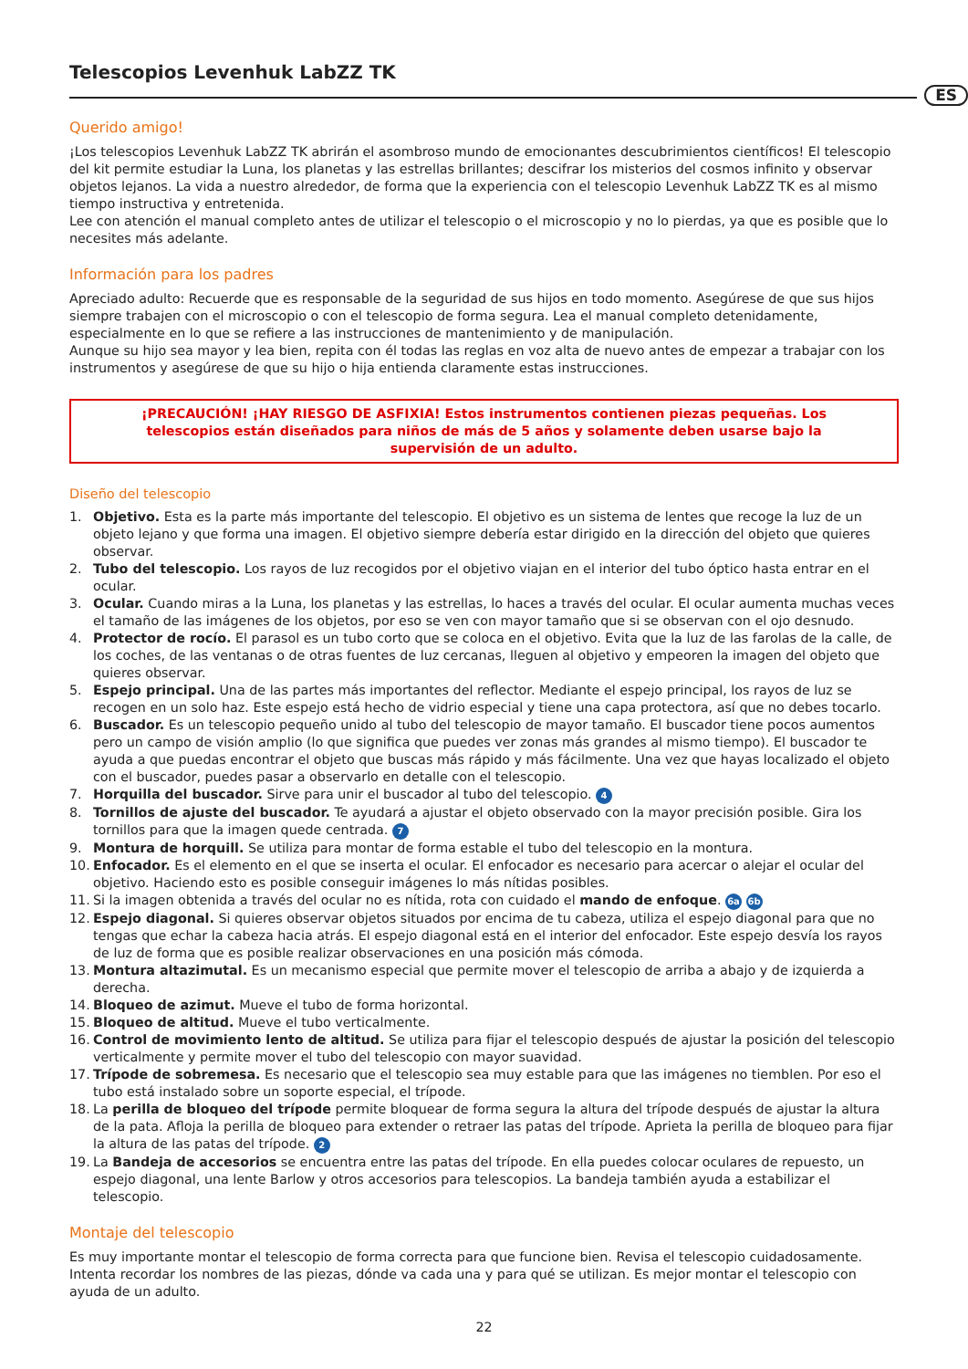Telescopios Levenhuk LabZZ TK
ES
Querido amigo!
¡Los telescopios Levenhuk LabZZ TK abrirán el asombroso mundo de emocionantes descubrimientos científicos! El telescopio del kit permite estudiar la Luna, los planetas y las estrellas brillantes; descifrar los misterios del cosmos infinito y observar objetos lejanos. La vida a nuestro alrededor, de forma que la experiencia con el telescopio Levenhuk LabZZ TK es al mismo tiempo instructiva y entretenida.
Lee con atención el manual completo antes de utilizar el telescopio o el microscopio y no lo pierdas, ya que es posible que lo necesites más adelante.
Información para los padres
Apreciado adulto: Recuerde que es responsable de la seguridad de sus hijos en todo momento. Asegúrese de que sus hijos siempre trabajen con el microscopio o con el telescopio de forma segura. Lea el manual completo detenidamente, especialmente en lo que se refiere a las instrucciones de mantenimiento y de manipulación.
Aunque su hijo sea mayor y lea bien, repita con él todas las reglas en voz alta de nuevo antes de empezar a trabajar con los instrumentos y asegúrese de que su hijo o hija entienda claramente estas instrucciones.
¡PRECAUCIÓN! ¡HAY RIESGO DE ASFIXIA! Estos instrumentos contienen piezas pequeñas. Los telescopios están diseñados para niños de más de 5 años y solamente deben usarse bajo la supervisión de un adulto.
Diseño del telescopio
1. Objetivo. Esta es la parte más importante del telescopio. El objetivo es un sistema de lentes que recoge la luz de un objeto lejano y que forma una imagen. El objetivo siempre debería estar dirigido en la dirección del objeto que quieres observar.
2. Tubo del telescopio. Los rayos de luz recogidos por el objetivo viajan en el interior del tubo óptico hasta entrar en el ocular.
3. Ocular. Cuando miras a la Luna, los planetas y las estrellas, lo haces a través del ocular. El ocular aumenta muchas veces el tamaño de las imágenes de los objetos, por eso se ven con mayor tamaño que si se observan con el ojo desnudo.
4. Protector de rocío. El parasol es un tubo corto que se coloca en el objetivo. Evita que la luz de las farolas de la calle, de los coches, de las ventanas o de otras fuentes de luz cercanas, lleguen al objetivo y empeoren la imagen del objeto que quieres observar.
5. Espejo principal. Una de las partes más importantes del reflector. Mediante el espejo principal, los rayos de luz se recogen en un solo haz. Este espejo está hecho de vidrio especial y tiene una capa protectora, así que no debes tocarlo.
6. Buscador. Es un telescopio pequeño unido al tubo del telescopio de mayor tamaño. El buscador tiene pocos aumentos pero un campo de visión amplio (lo que significa que puedes ver zonas más grandes al mismo tiempo). El buscador te ayuda a que puedas encontrar el objeto que buscas más rápido y más fácilmente. Una vez que hayas localizado el objeto con el buscador, puedes pasar a observarlo en detalle con el telescopio.
7. Horquilla del buscador. Sirve para unir el buscador al tubo del telescopio. 4
8. Tornillos de ajuste del buscador. Te ayudará a ajustar el objeto observado con la mayor precisión posible. Gira los tornillos para que la imagen quede centrada. 7
9. Montura de horquill. Se utiliza para montar de forma estable el tubo del telescopio en la montura.
10. Enfocador. Es el elemento en el que se inserta el ocular. El enfocador es necesario para acercar o alejar el ocular del objetivo. Haciendo esto es posible conseguir imágenes lo más nítidas posibles.
11. Si la imagen obtenida a través del ocular no es nítida, rota con cuidado el mando de enfoque. 6a 6b
12. Espejo diagonal. Si quieres observar objetos situados por encima de tu cabeza, utiliza el espejo diagonal para que no tengas que echar la cabeza hacia atrás. El espejo diagonal está en el interior del enfocador. Este espejo desvía los rayos de luz de forma que es posible realizar observaciones en una posición más cómoda.
13. Montura altazimutal. Es un mecanismo especial que permite mover el telescopio de arriba a abajo y de izquierda a derecha.
14. Bloqueo de azimut. Mueve el tubo de forma horizontal.
15. Bloqueo de altitud. Mueve el tubo verticalmente.
16. Control de movimiento lento de altitud. Se utiliza para fijar el telescopio después de ajustar la posición del telescopio verticalmente y permite mover el tubo del telescopio con mayor suavidad.
17. Trípode de sobremesa. Es necesario que el telescopio sea muy estable para que las imágenes no tiemblen. Por eso el tubo está instalado sobre un soporte especial, el trípode.
18. La perilla de bloqueo del trípode permite bloquear de forma segura la altura del trípode después de ajustar la altura de la pata. Afloja la perilla de bloqueo para extender o retraer las patas del trípode. Aprieta la perilla de bloqueo para fijar la altura de las patas del trípode. 2
19. La Bandeja de accesorios se encuentra entre las patas del trípode. En ella puedes colocar oculares de repuesto, un espejo diagonal, una lente Barlow y otros accesorios para telescopios. La bandeja también ayuda a estabilizar el telescopio.
Montaje del telescopio
Es muy importante montar el telescopio de forma correcta para que funcione bien. Revisa el telescopio cuidadosamente. Intenta recordar los nombres de las piezas, dónde va cada una y para qué se utilizan. Es mejor montar el telescopio con ayuda de un adulto.
22